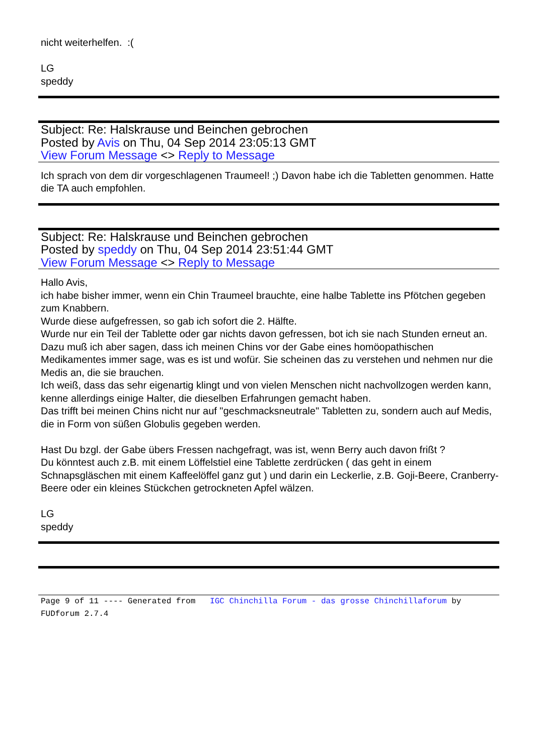nicht weiterhelfen. :(
LG
speddy
Subject: Re: Halskrause und Beinchen gebrochen
Posted by Avis on Thu, 04 Sep 2014 23:05:13 GMT
View Forum Message <> Reply to Message
Ich sprach von dem dir vorgeschlagenen Traumeel! ;) Davon habe ich die Tabletten genommen. Hatte die TA auch empfohlen.
Subject: Re: Halskrause und Beinchen gebrochen
Posted by speddy on Thu, 04 Sep 2014 23:51:44 GMT
View Forum Message <> Reply to Message
Hallo Avis,
ich habe bisher immer, wenn ein Chin Traumeel brauchte, eine halbe Tablette ins Pfötchen gegeben zum Knabbern.
Wurde diese aufgefressen, so gab ich sofort die 2. Hälfte.
Wurde nur ein Teil der Tablette oder gar nichts davon gefressen, bot ich sie nach Stunden erneut an.
Dazu muß ich aber sagen, dass ich meinen Chins vor der Gabe eines homöopathischen Medikamentes immer sage, was es ist und wofür. Sie scheinen das zu verstehen und nehmen nur die Medis an, die sie brauchen.
Ich weiß, dass das sehr eigenartig klingt und von vielen Menschen nicht nachvollzogen werden kann, kenne allerdings einige Halter, die dieselben Erfahrungen gemacht haben.
Das trifft bei meinen Chins nicht nur auf "geschmacksneutrale" Tabletten zu, sondern auch auf Medis, die in Form von süßen Globulis gegeben werden.
Hast Du bzgl. der Gabe übers Fressen nachgefragt, was ist, wenn Berry auch davon frißt ?
Du könntest auch z.B. mit einem Löffelstiel eine Tablette zerdrücken ( das geht in einem Schnapsgläschen mit einem Kaffeelöffel ganz gut ) und darin ein Leckerlie, z.B. Goji-Beere, Cranberry-Beere oder ein kleines Stückchen getrockneten Apfel wälzen.
LG
speddy
Page 9 of 11 ---- Generated from IGC Chinchilla Forum - das grosse Chinchillaforum by FUDforum 2.7.4